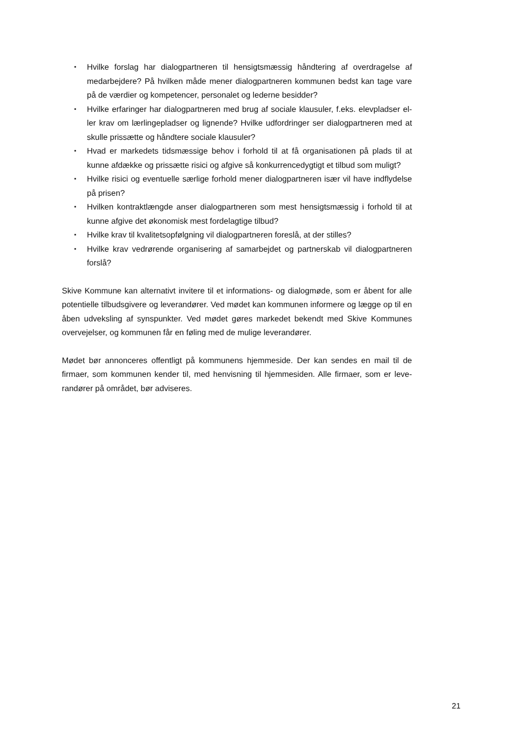▪ Hvilke forslag har dialogpartneren til hensigtsmæssig håndtering af overdragelse af medarbejdere? På hvilken måde mener dialogpartneren kommunen bedst kan tage vare på de værdier og kompetencer, personalet og lederne besidder?
▪ Hvilke erfaringer har dialogpartneren med brug af sociale klausuler, f.eks. elevpladser el-ler krav om lærlingepladser og lignende? Hvilke udfordringer ser dialogpartneren med at skulle prissætte og håndtere sociale klausuler?
▪ Hvad er markedets tidsmæssige behov i forhold til at få organisationen på plads til at kunne afdække og prissætte risici og afgive så konkurrencedygtigt et tilbud som muligt?
▪ Hvilke risici og eventuelle særlige forhold mener dialogpartneren især vil have indflydelse på prisen?
▪ Hvilken kontraktlængde anser dialogpartneren som mest hensigtsmæssig i forhold til at kunne afgive det økonomisk mest fordelagtige tilbud?
▪ Hvilke krav til kvalitetsopfølgning vil dialogpartneren foreslå, at der stilles?
▪ Hvilke krav vedrørende organisering af samarbejdet og partnerskab vil dialogpartneren forslå?
Skive Kommune kan alternativt invitere til et informations- og dialogmøde, som er åbent for alle potentielle tilbudsgivere og leverandører. Ved mødet kan kommunen informere og lægge op til en åben udveksling af synspunkter. Ved mødet gøres markedet bekendt med Skive Kommunes overvejelser, og kommunen får en føling med de mulige leverandører.
Mødet bør annonceres offentligt på kommunens hjemmeside. Der kan sendes en mail til de firmaer, som kommunen kender til, med henvisning til hjemmesiden. Alle firmaer, som er leve-randører på området, bør adviseres.
21